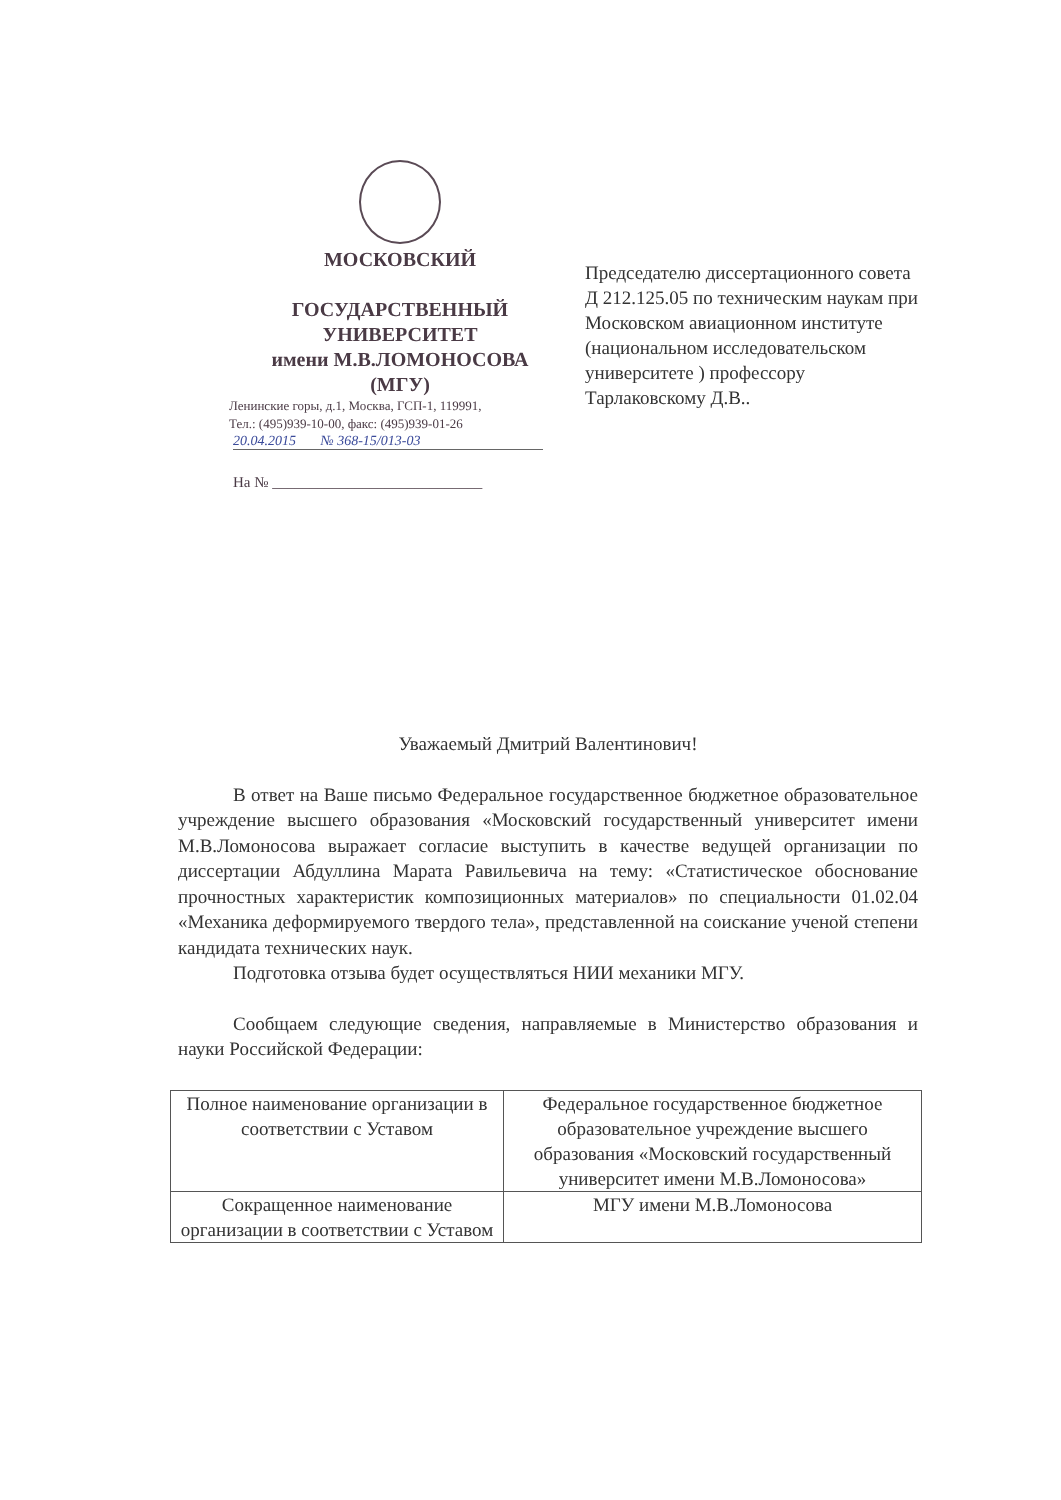МОСКОВСКИЙ
ГОСУДАРСТВЕННЫЙ
УНИВЕРСИТЕТ
имени М.В.ЛОМОНОСОВА
(МГУ)
Ленинские горы, д.1, Москва, ГСП-1, 119991,
Тел.: (495)939-10-00, факс: (495)939-01-26
20.04.2015 № 368-15/013-03
На № ____________________________
Председателю диссертационного совета Д 212.125.05 по техническим наукам при Московском авиационном институте (национальном исследовательском университете ) профессору Тарлаковскому Д.В..
Уважаемый Дмитрий Валентинович!
В ответ на Ваше письмо Федеральное государственное бюджетное образовательное учреждение высшего образования «Московский государственный университет имени М.В.Ломоносова выражает согласие выступить в качестве ведущей организации по диссертации Абдуллина Марата Равильевича на тему: «Статистическое обоснование прочностных характеристик композиционных материалов» по специальности 01.02.04 «Механика деформируемого твердого тела», представленной на соискание ученой степени кандидата технических наук.
Подготовка отзыва будет осуществляться НИИ механики МГУ.
Сообщаем следующие сведения, направляемые в Министерство образования и науки Российской Федерации:
| Полное наименование организации в соответствии с Уставом | Федеральное государственное бюджетное образовательное учреждение высшего образования «Московский государственный университет имени М.В.Ломоносова» |
| Сокращенное наименование организации в соответствии с Уставом | МГУ имени М.В.Ломоносова |